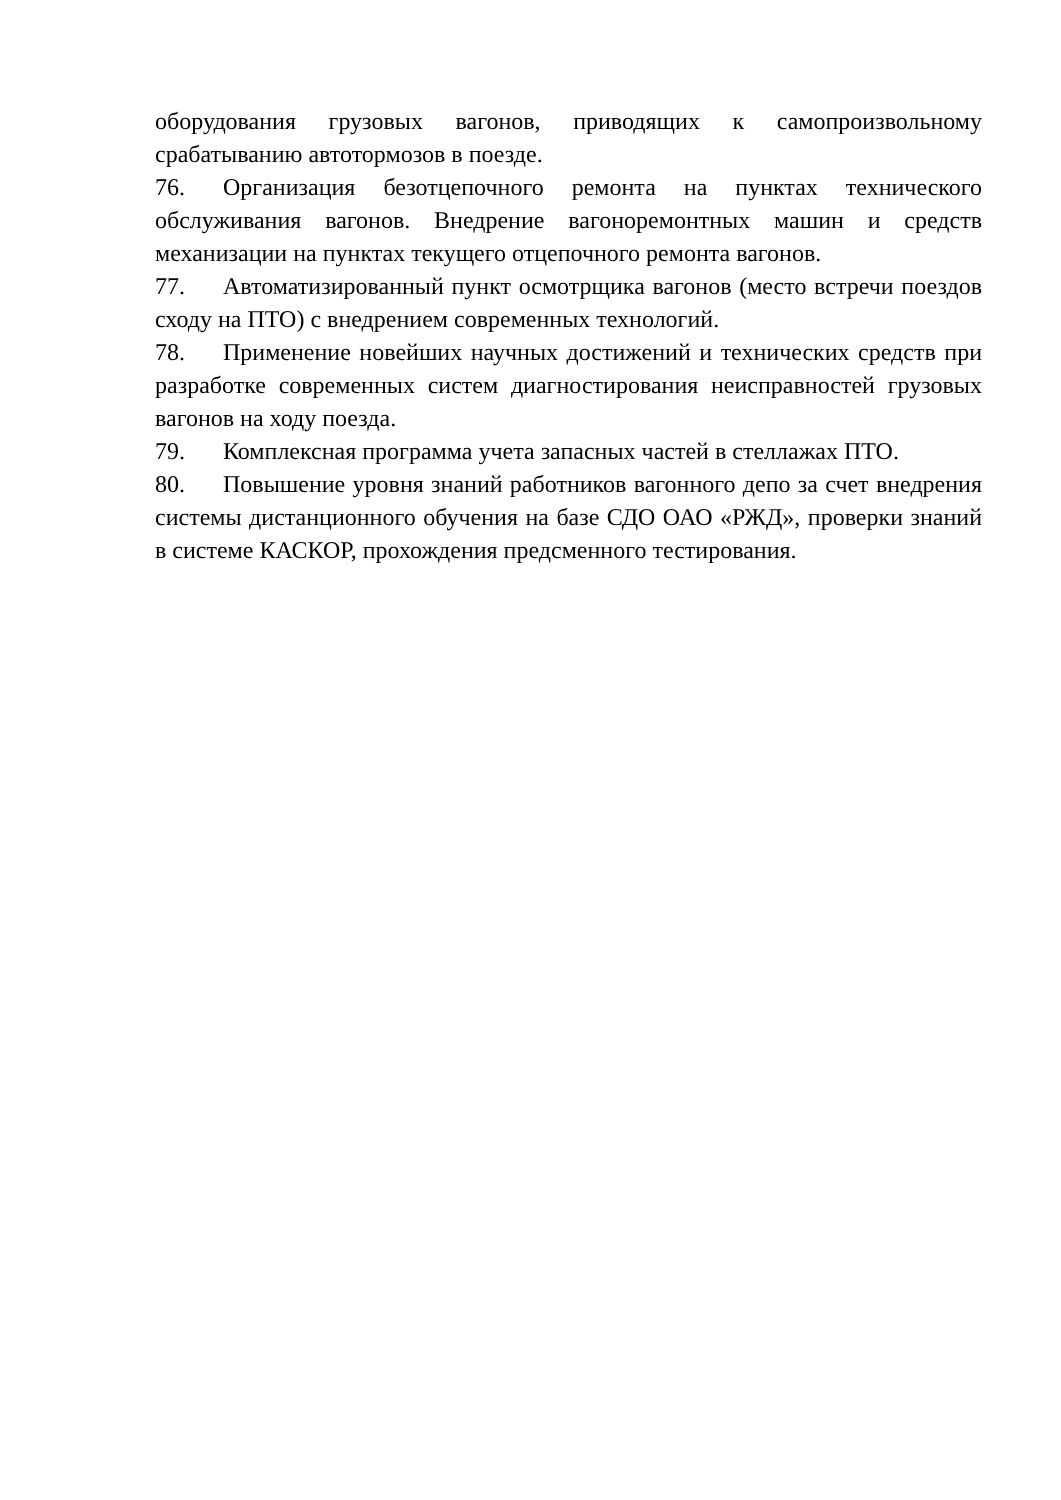оборудования грузовых вагонов, приводящих к самопроизвольному срабатыванию автотормозов в поезде.
76. Организация безотцепочного ремонта на пунктах технического обслуживания вагонов. Внедрение вагоноремонтных машин и средств механизации на пунктах текущего отцепочного ремонта вагонов.
77. Автоматизированный пункт осмотрщика вагонов (место встречи поездов сходу на ПТО) с внедрением современных технологий.
78. Применение новейших научных достижений и технических средств при разработке современных систем диагностирования неисправностей грузовых вагонов на ходу поезда.
79. Комплексная программа учета запасных частей в стеллажах ПТО.
80. Повышение уровня знаний работников вагонного депо за счет внедрения системы дистанционного обучения на базе СДО ОАО «РЖД», проверки знаний в системе КАСКОР, прохождения предсменного тестирования.